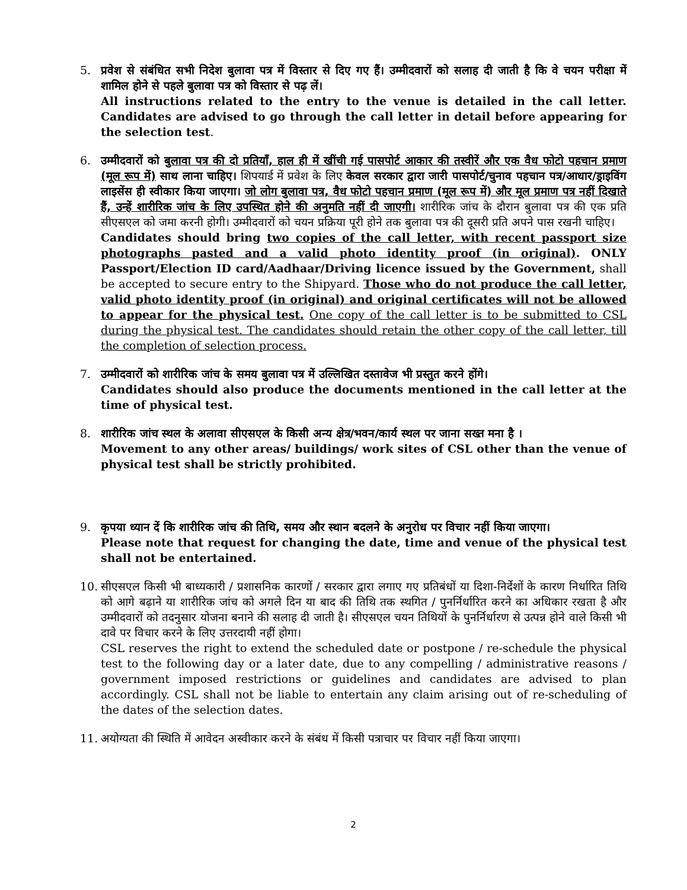5. प्रवेश से संबंधित सभी निदेश बुलावा पत्र में विस्तार से दिए गए हैं। उम्मीदवारों को सलाह दी जाती है कि वे चयन परीक्षा में शामिल होने से पहले बुलावा पत्र को विस्तार से पढ़ लें।
All instructions related to the entry to the venue is detailed in the call letter. Candidates are advised to go through the call letter in detail before appearing for the selection test.
6. उम्मीदवारों को बुलावा पत्र की दो प्रतियाँ, हाल ही में खींची गई पासपोर्ट आकार की तस्वीरें और एक वैध फोटो पहचान प्रमाण (मूल रूप में) साथ लाना चाहिए। शिपयार्ड में प्रवेश के लिए केवल सरकार द्वारा जारी पासपोर्ट/चुनाव पहचान पत्र/आधार/ड्राइविंग लाइसेंस ही स्वीकार किया जाएगा। जो लोग बुलावा पत्र, वैध फोटो पहचान प्रमाण (मूल रूप में) और मूल प्रमाण पत्र नहीं दिखाते हैं, उन्हें शारीरिक जांच के लिए उपस्थित होने की अनुमति नहीं दी जाएगी। शारीरिक जांच के दौरान बुलावा पत्र की एक प्रति सीएसएल को जमा करनी होगी। उम्मीदवारों को चयन प्रक्रिया पूरी होने तक बुलावा पत्र की दूसरी प्रति अपने पास रखनी चाहिए।
Candidates should bring two copies of the call letter, with recent passport size photographs pasted and a valid photo identity proof (in original). ONLY Passport/Election ID card/Aadhaar/Driving licence issued by the Government, shall be accepted to secure entry to the Shipyard. Those who do not produce the call letter, valid photo identity proof (in original) and original certificates will not be allowed to appear for the physical test. One copy of the call letter is to be submitted to CSL during the physical test. The candidates should retain the other copy of the call letter, till the completion of selection process.
7. उम्मीदवारों को शारीरिक जांच के समय बुलावा पत्र में उल्लिखित दस्तावेज भी प्रस्तुत करने होंगे।
Candidates should also produce the documents mentioned in the call letter at the time of physical test.
8. शारीरिक जांच स्थल के अलावा सीएसएल के किसी अन्य क्षेत्र/भवन/कार्य स्थल पर जाना सख्त मना है ।
Movement to any other areas/ buildings/ work sites of CSL other than the venue of physical test shall be strictly prohibited.
9. कृपया ध्यान दें कि शारीरिक जांच की तिथि, समय और स्थान बदलने के अनुरोध पर विचार नहीं किया जाएगा।
Please note that request for changing the date, time and venue of the physical test shall not be entertained.
10. सीएसएल किसी भी बाध्यकारी / प्रशासनिक कारणों / सरकार द्वारा लगाए गए प्रतिबंधों या दिशा-निर्देशों के कारण निर्धारित तिथि को आगे बढ़ाने या शारीरिक जांच को अगले दिन या बाद की तिथि तक स्थगित / पुनर्निर्धारित करने का अधिकार रखता है और उम्मीदवारों को तदनुसार योजना बनाने की सलाह दी जाती है। सीएसएल चयन तिथियों के पुनर्निर्धारण से उत्पन्न होने वाले किसी भी दावे पर विचार करने के लिए उत्तरदायी नहीं होगा।
CSL reserves the right to extend the scheduled date or postpone / re-schedule the physical test to the following day or a later date, due to any compelling / administrative reasons / government imposed restrictions or guidelines and candidates are advised to plan accordingly. CSL shall not be liable to entertain any claim arising out of re-scheduling of the dates of the selection dates.
11. अयोग्यता की स्थिति में आवेदन अस्वीकार करने के संबंध में किसी पत्राचार पर विचार नहीं किया जाएगा।
2